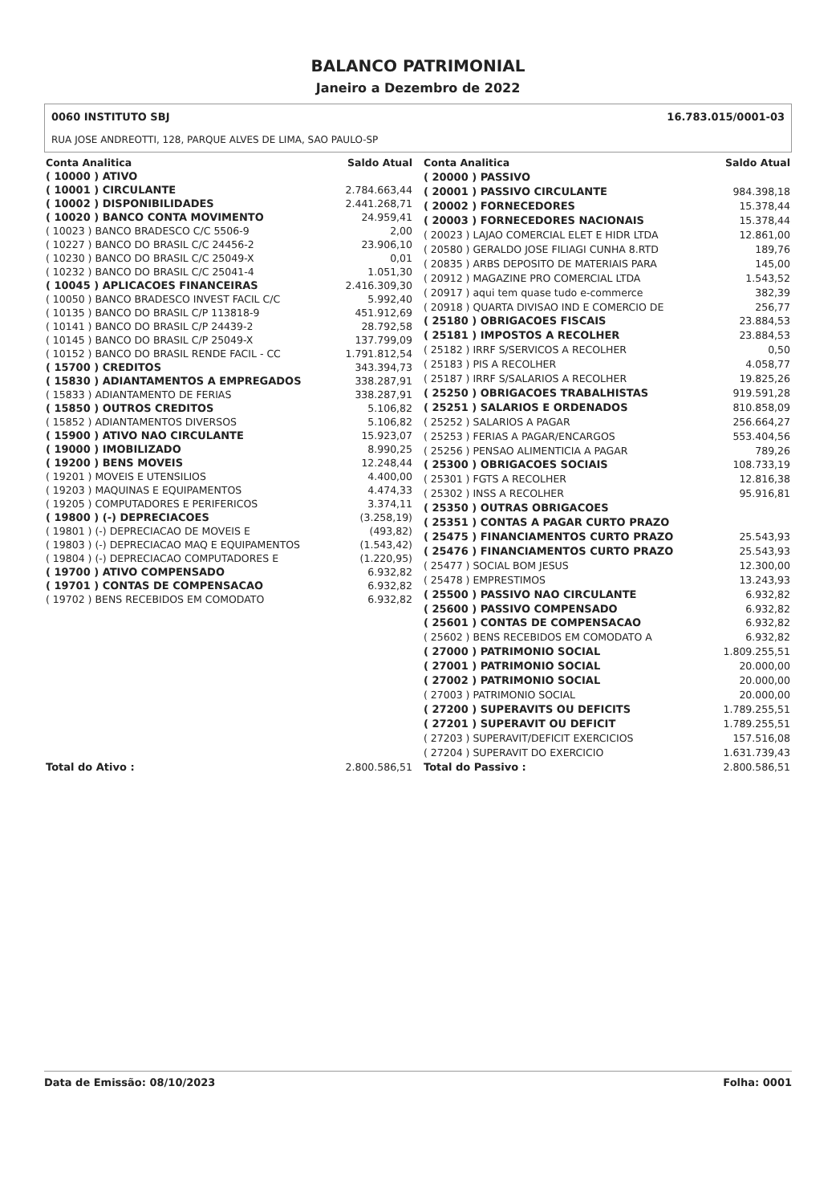BALANCO PATRIMONIAL
Janeiro a Dezembro de 2022
0060 INSTITUTO SBJ
RUA JOSE ANDREOTTI, 128, PARQUE ALVES DE LIMA, SAO PAULO-SP
16.783.015/0001-03
| Conta Analitica | Saldo Atual |
| --- | --- |
| ( 10000 ) ATIVO | |
| ( 10001 ) CIRCULANTE | 2.784.663,44 |
| ( 10002 ) DISPONIBILIDADES | 2.441.268,71 |
| ( 10020 ) BANCO CONTA MOVIMENTO | 24.959,41 |
| ( 10023 ) BANCO BRADESCO C/C 5506-9 | 2,00 |
| ( 10227 ) BANCO DO BRASIL C/C 24456-2 | 23.906,10 |
| ( 10230 ) BANCO DO BRASIL C/C 25049-X | 0,01 |
| ( 10232 ) BANCO DO BRASIL C/C 25041-4 | 1.051,30 |
| ( 10045 ) APLICACOES FINANCEIRAS | 2.416.309,30 |
| ( 10050 ) BANCO BRADESCO INVEST FACIL C/C | 5.992,40 |
| ( 10135 ) BANCO DO BRASIL C/P 113818-9 | 451.912,69 |
| ( 10141 ) BANCO DO BRASIL C/P 24439-2 | 28.792,58 |
| ( 10145 ) BANCO DO BRASIL C/P 25049-X | 137.799,09 |
| ( 10152 ) BANCO DO BRASIL RENDE FACIL - CC | 1.791.812,54 |
| ( 15700 ) CREDITOS | 343.394,73 |
| ( 15830 ) ADIANTAMENTOS A EMPREGADOS | 338.287,91 |
| ( 15833 ) ADIANTAMENTO DE FERIAS | 338.287,91 |
| ( 15850 ) OUTROS CREDITOS | 5.106,82 |
| ( 15852 ) ADIANTAMENTOS DIVERSOS | 5.106,82 |
| ( 15900 ) ATIVO NAO CIRCULANTE | 15.923,07 |
| ( 19000 ) IMOBILIZADO | 8.990,25 |
| ( 19200 ) BENS MOVEIS | 12.248,44 |
| ( 19201 ) MOVEIS E UTENSILIOS | 4.400,00 |
| ( 19203 ) MAQUINAS E EQUIPAMENTOS | 4.474,33 |
| ( 19205 ) COMPUTADORES E PERIFERICOS | 3.374,11 |
| ( 19800 ) (-) DEPRECIACOES | (3.258,19) |
| ( 19801 ) (-) DEPRECIACAO DE MOVEIS E | (493,82) |
| ( 19803 ) (-) DEPRECIACAO MAQ E EQUIPAMENTOS | (1.543,42) |
| ( 19804 ) (-) DEPRECIACAO COMPUTADORES E | (1.220,95) |
| ( 19700 ) ATIVO COMPENSADO | 6.932,82 |
| ( 19701 ) CONTAS DE COMPENSACAO | 6.932,82 |
| ( 19702 ) BENS RECEBIDOS EM COMODATO | 6.932,82 |
| Total do Ativo : | 2.800.586,51 |
| Conta Analitica | Saldo Atual |
| --- | --- |
| ( 20000 ) PASSIVO | |
| ( 20001 ) PASSIVO CIRCULANTE | 984.398,18 |
| ( 20002 ) FORNECEDORES | 15.378,44 |
| ( 20003 ) FORNECEDORES NACIONAIS | 15.378,44 |
| ( 20023 ) LAJAO COMERCIAL ELET E HIDR LTDA | 12.861,00 |
| ( 20580 ) GERALDO JOSE FILIAGI CUNHA 8.RTD | 189,76 |
| ( 20835 ) ARBS DEPOSITO DE MATERIAIS PARA | 145,00 |
| ( 20912 ) MAGAZINE PRO COMERCIAL LTDA | 1.543,52 |
| ( 20917 ) aqui tem quase tudo e-commerce | 382,39 |
| ( 20918 ) QUARTA DIVISAO IND E COMERCIO DE | 256,77 |
| ( 25180 ) OBRIGACOES FISCAIS | 23.884,53 |
| ( 25181 ) IMPOSTOS A RECOLHER | 23.884,53 |
| ( 25182 ) IRRF S/SERVICOS A RECOLHER | 0,50 |
| ( 25183 ) PIS A RECOLHER | 4.058,77 |
| ( 25187 ) IRRF S/SALARIOS A RECOLHER | 19.825,26 |
| ( 25250 ) OBRIGACOES TRABALHISTAS | 919.591,28 |
| ( 25251 ) SALARIOS E ORDENADOS | 810.858,09 |
| ( 25252 ) SALARIOS A PAGAR | 256.664,27 |
| ( 25253 ) FERIAS A PAGAR/ENCARGOS | 553.404,56 |
| ( 25256 ) PENSAO ALIMENTICIA A PAGAR | 789,26 |
| ( 25300 ) OBRIGACOES SOCIAIS | 108.733,19 |
| ( 25301 ) FGTS A RECOLHER | 12.816,38 |
| ( 25302 ) INSS A RECOLHER | 95.916,81 |
| ( 25350 ) OUTRAS OBRIGACOES | |
| ( 25351 ) CONTAS A PAGAR CURTO PRAZO | |
| ( 25475 ) FINANCIAMENTOS CURTO PRAZO | 25.543,93 |
| ( 25476 ) FINANCIAMENTOS CURTO PRAZO | 25.543,93 |
| ( 25477 ) SOCIAL BOM JESUS | 12.300,00 |
| ( 25478 ) EMPRESTIMOS | 13.243,93 |
| ( 25500 ) PASSIVO NAO CIRCULANTE | 6.932,82 |
| ( 25600 ) PASSIVO COMPENSADO | 6.932,82 |
| ( 25601 ) CONTAS DE COMPENSACAO | 6.932,82 |
| ( 25602 ) BENS RECEBIDOS EM COMODATO A | 6.932,82 |
| ( 27000 ) PATRIMONIO SOCIAL | 1.809.255,51 |
| ( 27001 ) PATRIMONIO SOCIAL | 20.000,00 |
| ( 27002 ) PATRIMONIO SOCIAL | 20.000,00 |
| ( 27003 ) PATRIMONIO SOCIAL | 20.000,00 |
| ( 27200 ) SUPERAVITS OU DEFICITS | 1.789.255,51 |
| ( 27201 ) SUPERAVIT OU DEFICIT | 1.789.255,51 |
| ( 27203 ) SUPERAVIT/DEFICIT EXERCICIOS | 157.516,08 |
| ( 27204 ) SUPERAVIT DO EXERCICIO | 1.631.739,43 |
| Total do Passivo : | 2.800.586,51 |
Data de Emissão: 08/10/2023 Folha: 0001